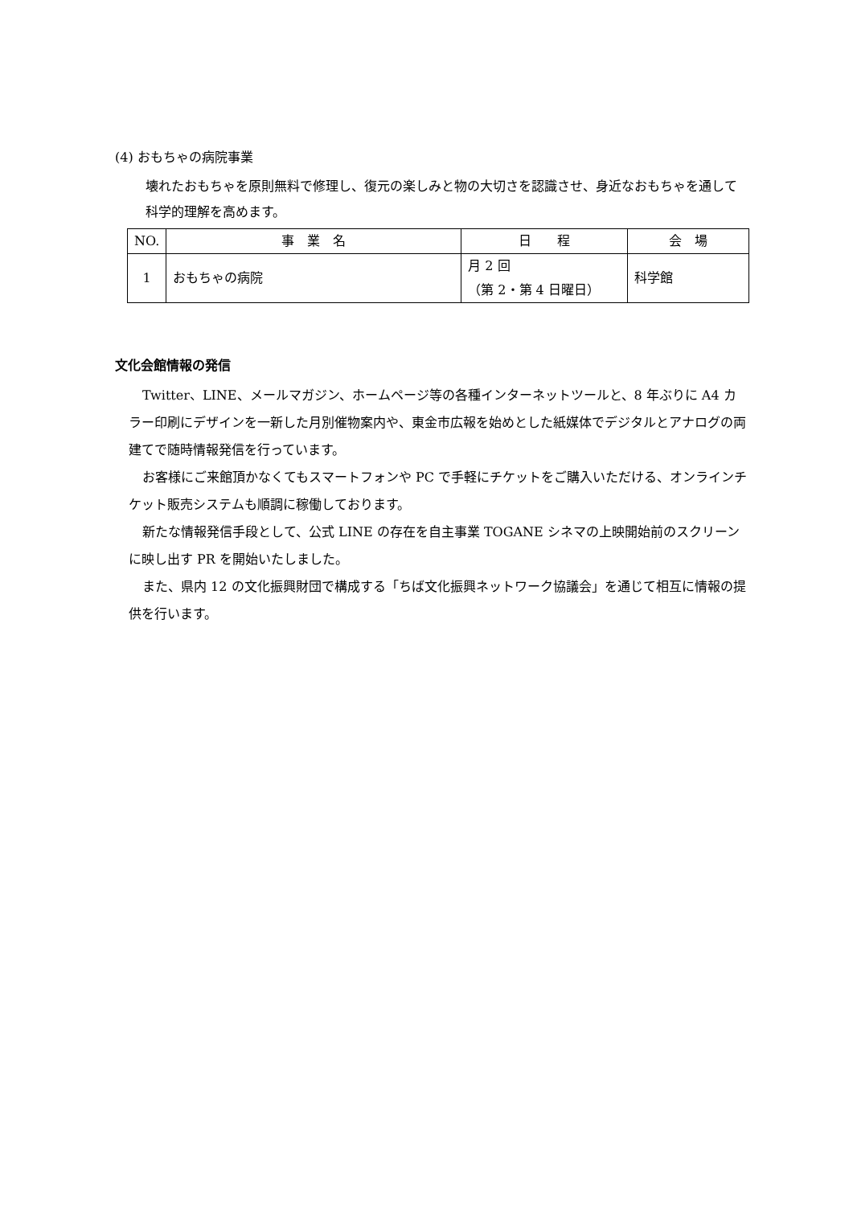(4) おもちゃの病院事業
壊れたおもちゃを原則無料で修理し、復元の楽しみと物の大切さを認識させ、身近なおもちゃを通して科学的理解を高めます。
| NO. | 事 業 名 | 日 程 | 会 場 |
| --- | --- | --- | --- |
| 1 | おもちゃの病院 | 月 2 回 （第 2・第 4 日曜日） | 科学館 |
文化会館情報の発信
Twitter、LINE、メールマガジン、ホームページ等の各種インターネットツールと、8 年ぶりに A4 カラー印刷にデザインを一新した月別催物案内や、東金市広報を始めとした紙媒体でデジタルとアナログの両建てで随時情報発信を行っています。
お客様にご来館頂かなくてもスマートフォンや PC で手軽にチケットをご購入いただける、オンラインチケット販売システムも順調に稼働しております。
新たな情報発信手段として、公式 LINE の存在を自主事業 TOGANE シネマの上映開始前のスクリーンに映し出す PR を開始いたしました。
また、県内 12 の文化振興財団で構成する「ちば文化振興ネットワーク協議会」を通じて相互に情報の提供を行います。